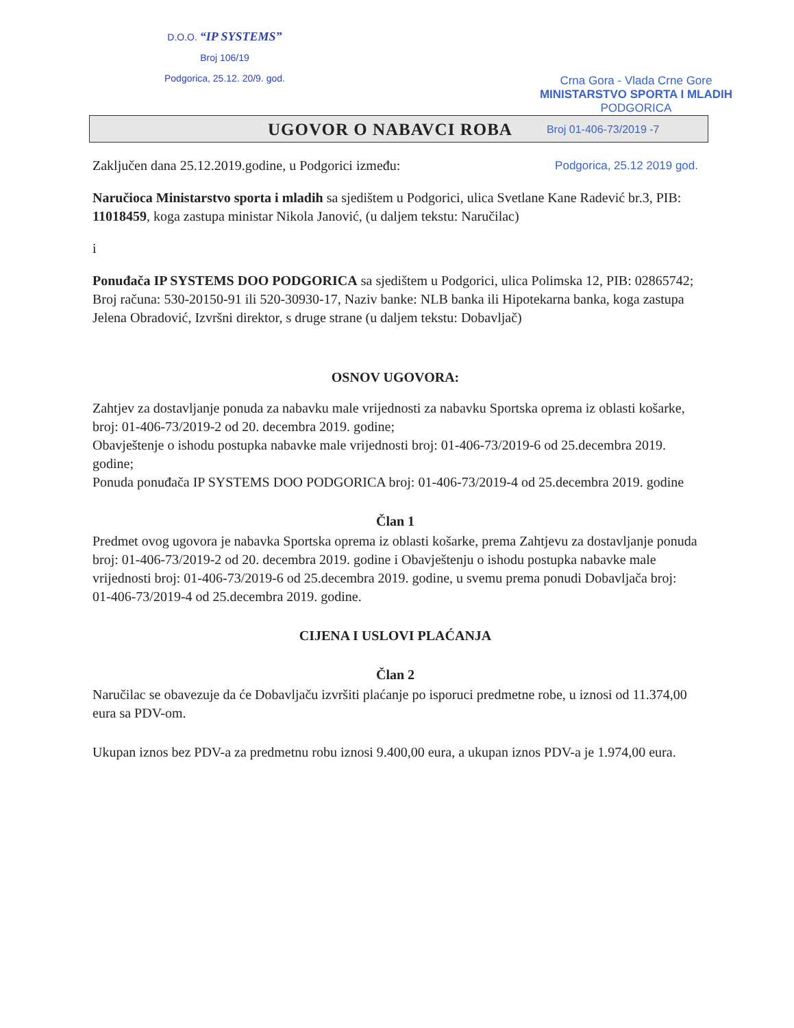D.O.O. “IP SYSTEMS”
Broj 106/19
Podgorica, 25.12. 20/9. god.
Crna Gora - Vlada Crne Gore
MINISTARSTVO SPORTA I MLADIH
PODGORICA
UGOVOR O NABAVCI ROBA
Broj 01-406-73/2019 -7
Zaključen dana 25.12.2019.godine, u Podgorici između: Podgorica, 25.12 2019 god.
Naručioca Ministarstvo sporta i mladih sa sjedištem u Podgorici, ulica Svetlane Kane Radević br.3, PIB: 11018459, koga zastupa ministar Nikola Janović, (u daljem tekstu: Naručilac)
i
Ponuđača IP SYSTEMS DOO PODGORICA sa sjedištem u Podgorici, ulica Polimska 12, PIB: 02865742; Broj računa: 530-20150-91 ili 520-30930-17, Naziv banke: NLB banka ili Hipotekarna banka, koga zastupa Jelena Obradović, Izvršni direktor, s druge strane (u daljem tekstu: Dobavljač)
OSNOV UGOVORA:
Zahtjev za dostavljanje ponuda za nabavku male vrijednosti za nabavku Sportska oprema iz oblasti košarke, broj: 01-406-73/2019-2 od 20. decembra 2019. godine;
Obavještenje o ishodu postupka nabavke male vrijednosti broj: 01-406-73/2019-6 od 25.decembra 2019. godine;
Ponuda ponuđača IP SYSTEMS DOO PODGORICA broj: 01-406-73/2019-4 od 25.decembra 2019. godine
Član 1
Predmet ovog ugovora je nabavka Sportska oprema iz oblasti košarke, prema Zahtjevu za dostavljanje ponuda broj: 01-406-73/2019-2 od 20. decembra 2019. godine i Obavještenju o ishodu postupka nabavke male vrijednosti broj: 01-406-73/2019-6 od 25.decembra 2019. godine, u svemu prema ponudi Dobavljača broj: 01-406-73/2019-4 od 25.decembra 2019. godine.
CIJENA I USLOVI PLAĆANJA
Član 2
Naručilac se obavezuje da će Dobavljaču izvršiti plaćanje po isporuci predmetne robe, u iznosi od 11.374,00 eura sa PDV-om.
Ukupan iznos bez PDV-a za predmetnu robu iznosi 9.400,00 eura, a ukupan iznos PDV-a je 1.974,00 eura.